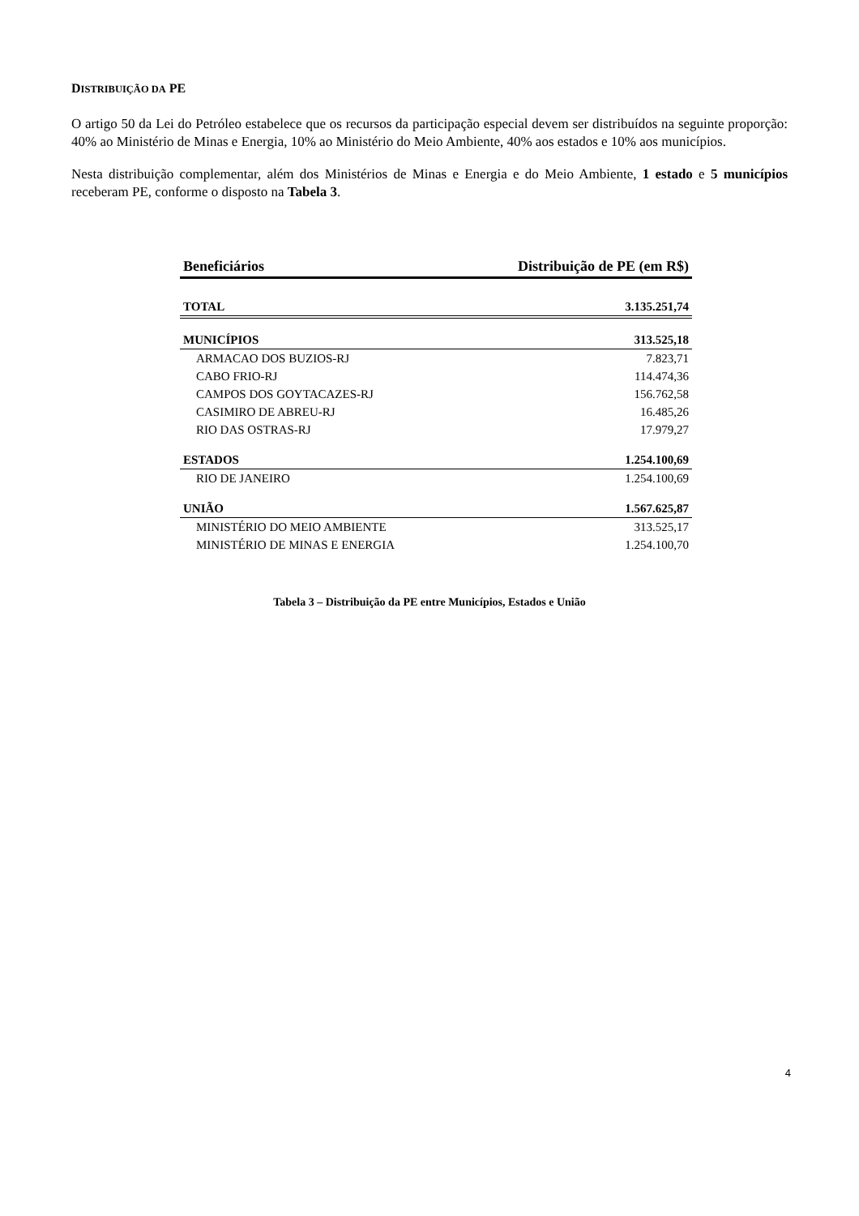DISTRIBUIÇÃO DA PE
O artigo 50 da Lei do Petróleo estabelece que os recursos da participação especial devem ser distribuídos na seguinte proporção: 40% ao Ministério de Minas e Energia, 10% ao Ministério do Meio Ambiente, 40% aos estados e 10% aos municípios.
Nesta distribuição complementar, além dos Ministérios de Minas e Energia e do Meio Ambiente, 1 estado e 5 municípios receberam PE, conforme o disposto na Tabela 3.
| Beneficiários | Distribuição de PE (em R$) |
| --- | --- |
| TOTAL | 3.135.251,74 |
| MUNICÍPIOS | 313.525,18 |
| ARMACAO DOS BUZIOS-RJ | 7.823,71 |
| CABO FRIO-RJ | 114.474,36 |
| CAMPOS DOS GOYTACAZES-RJ | 156.762,58 |
| CASIMIRO DE ABREU-RJ | 16.485,26 |
| RIO DAS OSTRAS-RJ | 17.979,27 |
| ESTADOS | 1.254.100,69 |
| RIO DE JANEIRO | 1.254.100,69 |
| UNIÃO | 1.567.625,87 |
| MINISTÉRIO DO MEIO AMBIENTE | 313.525,17 |
| MINISTÉRIO DE MINAS E ENERGIA | 1.254.100,70 |
Tabela 3 – Distribuição da PE entre Municípios, Estados e União
4